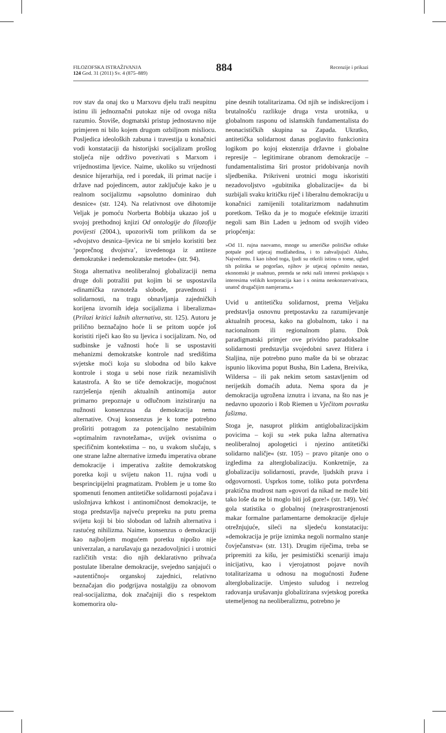FILOZOFSKA ISTRAŽIVANJA
124 God. 31 (2011) Sv. 4 (875–889)
884
Recenzije i prikazi
rov stav da onaj tko u Marxovu djelu traži neupitnu istinu ili jednoznačni putokaz nije od ovoga ništa razumio. Štoviše, dogmatski pristup jednostavno nije primjeren ni bilo kojem drugom ozbiljnom misliocu. Posljedica ideoloških zabuna i travestija u konačnici vodi konstataciji da historijski socijalizam prošlog stoljeća nije održivo povezivati s Marxom i vrijednostima ljevice. Naime, ukoliko su vrijednosti desnice hijerarhija, red i poredak, ili primat nacije i države nad pojedincem, autor zaključuje kako je u realnom socijalizmu »apsolutno dominirao duh desnice« (str. 124). Na relativnost ove dihotomije Veljak je pomoću Norberta Bobbija ukazao još u svojoj prethodnoj knjizi Od ontologije do filozofije povijesti (2004.), upozorivši tom prilikom da se »dvojstvo desnica–ljevica ne bi smjelo koristiti bez ‘poprečnog dvojstva’, izvedenoga iz antiteze demokratske i nedemokratske metode« (str. 94).
Stoga alternativa neoliberalnoj globalizaciji nema druge doli potražiti put kojim bi se uspostavila »dinamička ravnoteža slobode, pravednosti i solidarnosti, na tragu obnavljanja zajedničkih korijena izvornih ideja socijalizma i liberalizma« (Prilozi kritici lažnih alternativa, str. 125). Autoru je prilično beznačajno hoće li se pritom uopće još koristiti riječi kao što su ljevica i socijalizam. No, od sudbinske je važnosti hoće li se uspostaviti mehanizmi demokratske kontrole nad središtima svjetske moći koja su slobodna od bilo kakve kontrole i stoga u sebi nose rizik nezamislivih katastrofa. A što se tiče demokracije, mogućnost razrješenja njenih aktualnih antinomija autor primarno prepoznaje u odlučnom inzistiranju na nužnosti konsenzusa da demokracija nema alternative. Ovaj konsenzus je k tome potrebno proširiti potragom za potencijalno nestabilnim »optimalnim ravnotežama«, uvijek ovisnima o specifičnim kontekstima – no, u svakom slučaju, s one strane lažne alternative između imperativa obrane demokracije i imperativa zaštite demokratskog poretka koji u svijetu nakon 11. rujna vodi u besprincipijelni pragmatizam. Problem je u tome što spomenuti fenomen antitetičke solidarnosti pojačava i usložnjava krhkost i antinomičnost demokracije, te stoga predstavlja najveću prepreku na putu prema svijetu koji bi bio slobodan od lažnih alternativa i rastućeg nihilizma. Naime, konsenzus o demokraciji kao najboljem mogućem poretku nipošto nije univerzalan, a narušavaju ga nezadovoljnici i urotnici različitih vrsta: dio njih deklarativno prihvaća postulate liberalne demokracije, svejedno sanjajući o »autentičnoj« organskoj zajednici, relativno beznačajan dio podgrijava nostalgiju za obnovom real-socijalizma, dok značajniji dio s respektom komemorira olu-
pine desnih totalitarizama. Od njih se indiskrecijom i brutalnošću razlikuje druga vrsta urotnika, u globalnom rasponu od islamskih fundamentalista do neonacističkih skupina sa Zapada. Ukratko, antitetička solidarnost danas poglavito funkcionira logikom po kojoj ekstenzija državne i globalne represije – legitimirane obranom demokracije – fundamentalistima širi prostor pridobivanja novih sljedbenika. Prikriveni urotnici mogu iskoristiti nezadovoljstvo »gubitnika globalizacije« da bi suzbijali svaku kritičku riječ i liberalnu demokraciju u konačnici zamijenili totalitarizmom nadahnutim poretkom. Teško da je to moguće efektnije izraziti negoli sam Bin Laden u jednom od svojih video priopćenja:
»Od 11. rujna naovamo, mnoge su američke političke odluke potpale pod utjecaj mudžahedina, i to zahvaljujući Alahu, Najvećemu. I kao ishod toga, ljudi su otkrili istinu o tome, ugled tih politika se pogoršao, njihov je utjecaj općenito nestao, ekonomski je usahnuo, premda se neki naši interesi preklapaju s interesima velikih korporacija kao i s onima neokonzervativaca, unatoč drugačijim namjerama.«
Uvid u antitetičku solidarnost, prema Veljaku predstavlja osnovnu pretpostavku za razumijevanje aktualnih procesa, kako na globalnom, tako i na nacionalnom ili regionalnom planu. Dok paradigmatski primjer ove prividno paradoksalne solidarnosti predstavlja svojedobni savez Hitlera i Staljina, nije potrebno puno mašte da bi se obrazac ispunio likovima poput Busha, Bin Ladena, Breivika, Wildersa – ili pak nekim setom sastavljenim od nerijetkih domaćih aduta. Nema spora da je demokracija ugrožena iznutra i izvana, na što nas je nedavno upozorio i Rob Riemen u Vječitom povratku fašizma.
Stoga je, nasuprot plitkim antiglobalizacijskim povicima – koji su »tek puka lažna alternativa neoliberalnoj apologetici i njezino antitetički solidarno naličje« (str. 105) – pravo pitanje ono o izgledima za alterglobalizaciju. Konkretnije, za globalizaciju solidarnosti, pravde, ljudskih prava i odgovornosti. Usprkos tome, toliko puta potvrđena praktična mudrost nam »govori da nikad ne može biti tako loše da ne bi moglo biti još gore!« (str. 149). Već gola statistika o globalnoj (ne)rasprostranjenosti makar formalne parlamentarne demokracije djeluje otrežnjujuće, sileći na sljedeću konstataciju: »demokracija je prije iznimka negoli normalno stanje čovječanstva« (str. 131). Drugim riječima, treba se pripremiti za kišu, jer pesimistički scenariji imaju inicijativu, kao i vjerojatnost pojave novih totalitarizama u odnosu na mogućnosti žuđene alterglobalizacije. Umjesto suludog i nezrelog radovanja urušavanju globalizirana svjetskog poretka utemeljenog na neoliberalizmu, potrebno je